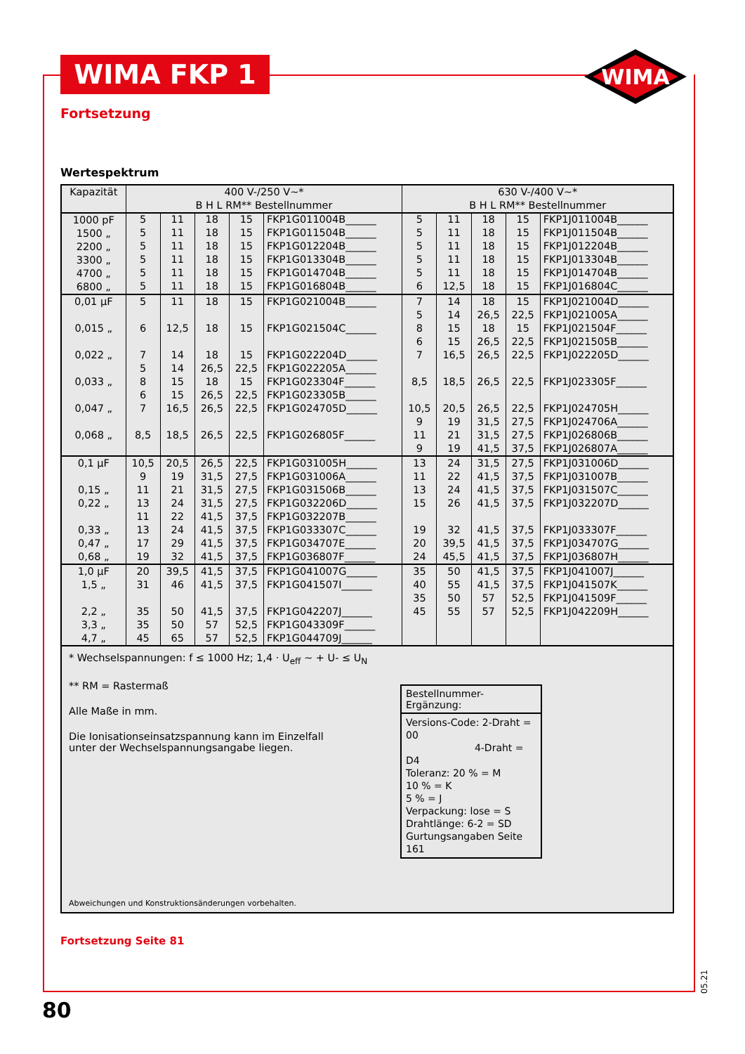WIMA FKP 1
WIMA
Fortsetzung
Wertespektrum
| Kapazität | 400 V-/250 V~* B H L RM** Bestellnummer | | | | | 630 V-/400 V~* B H L RM** Bestellnummer | | | | |
| --- | --- | --- | --- | --- | --- | --- | --- | --- | --- | --- |
| 1000 pF 1500 „ 2200 „ 3300 „ 4700 „ 6800 „ | 5 5 5 5 5 5 | 11 11 11 11 11 11 | 18 18 18 18 18 18 | 15 15 15 15 15 15 | FKP1G011004B______ FKP1G011504B______ FKP1G012204B______ FKP1G013304B______ FKP1G014704B______ FKP1G016804B______ | 5 5 5 5 5 6 | 11 11 11 11 11 12,5 | 18 18 18 18 18 18 | 15 15 15 15 15 15 | FKP1J011004B______ FKP1J011504B______ FKP1J012204B______ FKP1J013304B______ FKP1J014704B______ FKP1J016804C______ |
| 0,01 µF 0,015 „ 0,022 „ 0,033 „ 0,047 „ 0,068 „ | 5 6 7 5 8 6 7 8,5 | 11 12,5 14 14 15 15 16,5 18,5 | 18 18 18 26,5 18 26,5 26,5 26,5 | 15 15 15 22,5 15 22,5 22,5 22,5 | FKP1G021004B______ FKP1G021504C______ FKP1G022204D______ FKP1G022205A______ FKP1G023304F______ FKP1G023305B______ FKP1G024705D______ FKP1G026805F______ | 7 5 8 6 7 8,5 10,5 9 11 9 | 14 14 15 15 16,5 18,5 20,5 19 21 19 | 18 26,5 18 26,5 26,5 26,5 26,5 31,5 31,5 41,5 | 15 22,5 15 22,5 22,5 22,5 22,5 27,5 27,5 37,5 | FKP1J021004D______ FKP1J021005A______ FKP1J021504F______ FKP1J021505B______ FKP1J022205D______ FKP1J023305F______ FKP1J024705H______ FKP1J024706A______ FKP1J026806B______ FKP1J026807A______ |
| 0,1 µF 0,15 „ 0,22 „ 0,33 „ 0,47 „ 0,68 „ | 10,5 9 11 13 11 13 17 19 | 20,5 19 21 24 22 24 29 32 | 26,5 31,5 31,5 31,5 41,5 41,5 41,5 41,5 | 22,5 27,5 27,5 27,5 37,5 37,5 37,5 37,5 | FKP1G031005H______ FKP1G031006A______ FKP1G031506B______ FKP1G032206D______ FKP1G032207B______ FKP1G033307C______ FKP1G034707E______ FKP1G036807F______ | 13 11 13 15 19 20 24 | 24 22 24 26 32 39,5 45,5 | 31,5 41,5 41,5 41,5 41,5 41,5 41,5 | 27,5 37,5 37,5 37,5 37,5 37,5 37,5 | FKP1J031006D______ FKP1J031007B______ FKP1J031507C______ FKP1J032207D______ FKP1J033307F______ FKP1J034707G______ FKP1J036807H______ |
| 1,0 µF 1,5 „ 2,2 „ 3,3 „ 4,7 „ | 20 31 35 35 45 | 39,5 46 50 50 65 | 41,5 41,5 41,5 57 57 | 37,5 37,5 37,5 52,5 52,5 | FKP1G041007G______ FKP1G041507I______ FKP1G042207J______ FKP1G043309F______ FKP1G044709J______ | 35 40 35 45 | 50 55 50 55 | 41,5 41,5 57 57 | 37,5 37,5 52,5 52,5 | FKP1J041007J______ FKP1J041507K______ FKP1J041509F______ FKP1J042209H______ |
* Wechselspannungen: f ≤ 1000 Hz; 1,4 · U<sub>eff</sub> ~ + U- ≤ U<sub>N</sub>
** RM = Rastermaß
Alle Maße in mm.
Die Ionisationseinsatzspannung kann im Einzelfall
unter der Wechselspannungsangabe liegen.
Bestellnummer-Ergänzung:
Versions-Code: 2-Draht = 00
4-Draht = D4
Toleranz: 20 % = M
10 % = K
5 % = J
Verpackung: lose = S
Drahtlänge: 6-2 = SD
Gurtungsangaben Seite 161
Abweichungen und Konstruktionsänderungen vorbehalten.
Fortsetzung Seite 81
05.21
80